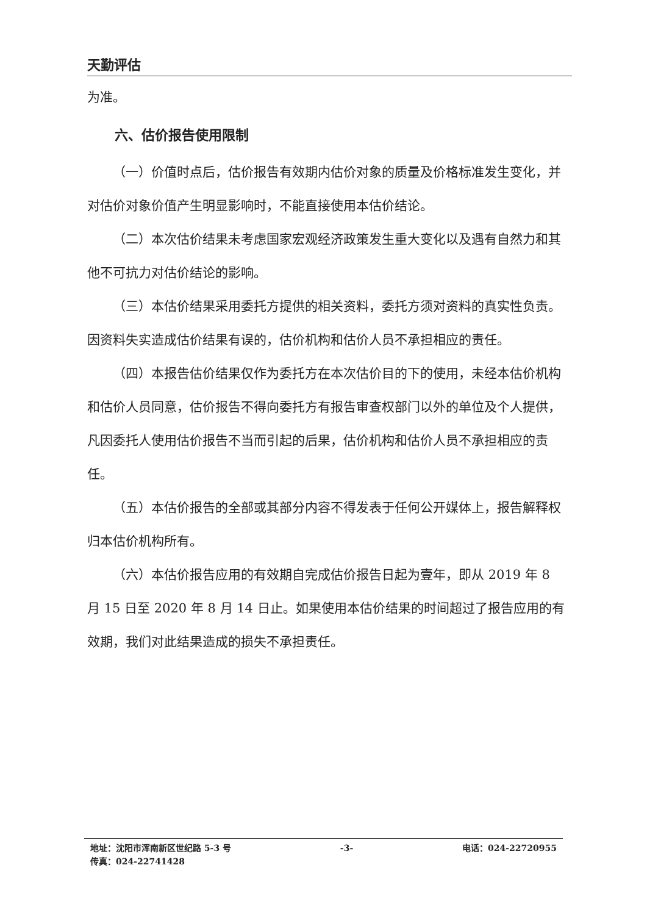天勤评估
为准。
六、估价报告使用限制
（一）价值时点后，估价报告有效期内估价对象的质量及价格标准发生变化，并对估价对象价值产生明显影响时，不能直接使用本估价结论。
（二）本次估价结果未考虑国家宏观经济政策发生重大变化以及遇有自然力和其他不可抗力对估价结论的影响。
（三）本估价结果采用委托方提供的相关资料，委托方须对资料的真实性负责。因资料失实造成估价结果有误的，估价机构和估价人员不承担相应的责任。
（四）本报告估价结果仅作为委托方在本次估价目的下的使用，未经本估价机构和估价人员同意，估价报告不得向委托方有报告审查权部门以外的单位及个人提供，凡因委托人使用估价报告不当而引起的后果，估价机构和估价人员不承担相应的责任。
（五）本估价报告的全部或其部分内容不得发表于任何公开媒体上，报告解释权归本估价机构所有。
（六）本估价报告应用的有效期自完成估价报告日起为壹年，即从 2019 年 8 月 15 日至 2020 年 8 月 14 日止。如果使用本估价结果的时间超过了报告应用的有效期，我们对此结果造成的损失不承担责任。
地址：沈阳市浑南新区世纪路 5-3 号 -3- 电话：024-22720955
传真：024-22741428